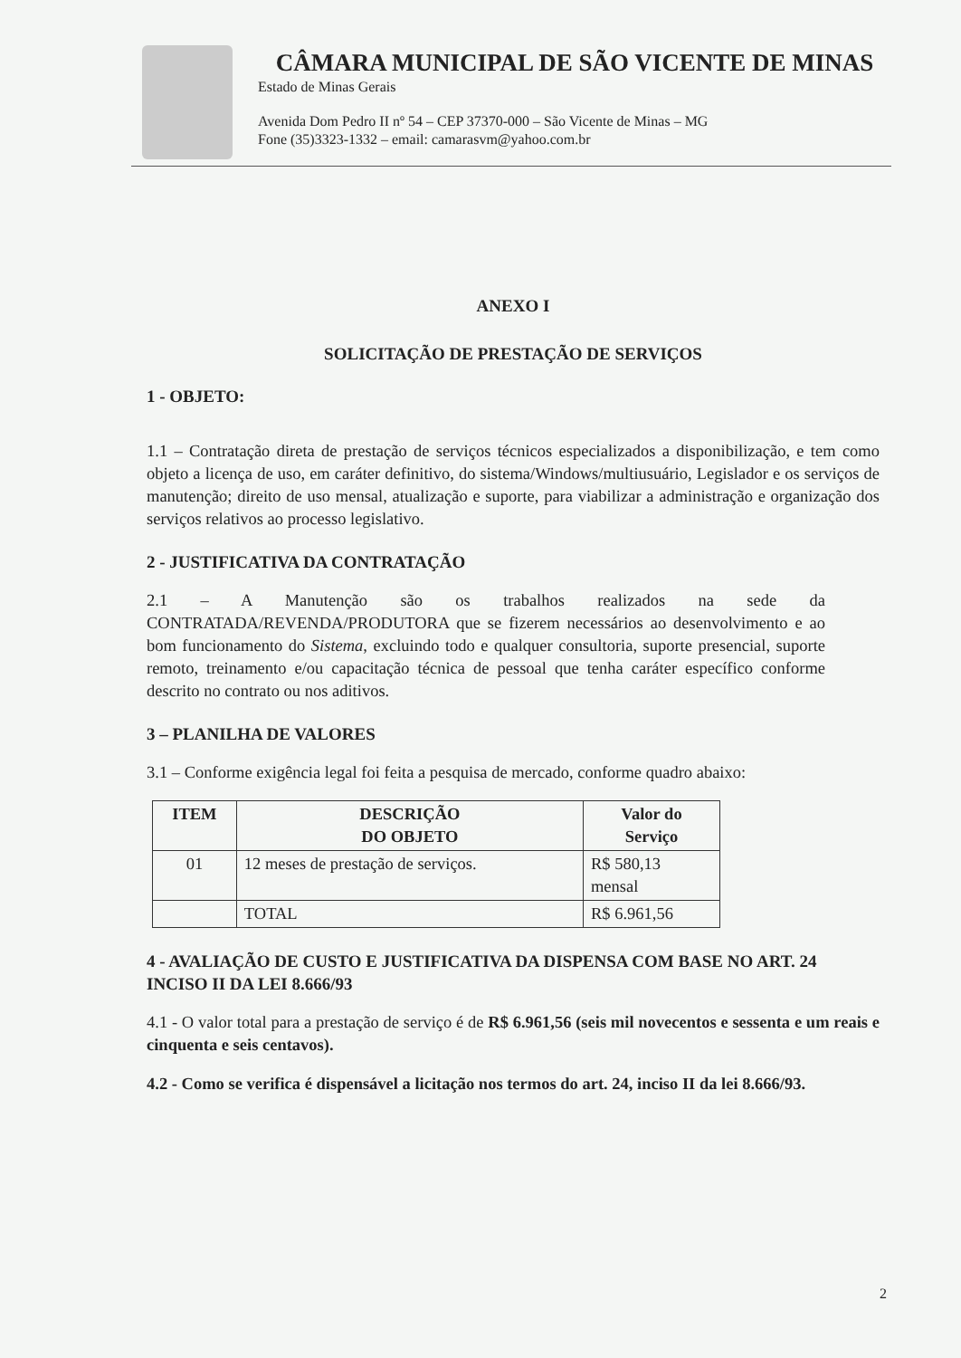CÂMARA MUNICIPAL DE SÃO VICENTE DE MINAS
Estado de Minas Gerais
Avenida Dom Pedro II nº 54 – CEP 37370-000 – São Vicente de Minas – MG
Fone (35)3323-1332 – email: camarasvm@yahoo.com.br
ANEXO I
SOLICITAÇÃO DE PRESTAÇÃO DE SERVIÇOS
1 - OBJETO:
1.1 – Contratação direta de prestação de serviços técnicos especializados a disponibilização, e tem como objeto a licença de uso, em caráter definitivo, do sistema/Windows/multiusuário, Legislador e os serviços de manutenção; direito de uso mensal, atualização e suporte, para viabilizar a administração e organização dos serviços relativos ao processo legislativo.
2 - JUSTIFICATIVA DA CONTRATAÇÃO
2.1 – A Manutenção são os trabalhos realizados na sede da CONTRATADA/REVENDA/PRODUTORA que se fizerem necessários ao desenvolvimento e ao bom funcionamento do Sistema, excluindo todo e qualquer consultoria, suporte presencial, suporte remoto, treinamento e/ou capacitação técnica de pessoal que tenha caráter específico conforme descrito no contrato ou nos aditivos.
3 – PLANILHA DE VALORES
3.1 – Conforme exigência legal foi feita a pesquisa de mercado, conforme quadro abaixo:
| ITEM | DESCRIÇÃO DO OBJETO | Valor do Serviço |
| --- | --- | --- |
| 01 | 12 meses de prestação de serviços. | R$ 580,13 mensal |
| | TOTAL | R$ 6.961,56 |
4 - AVALIAÇÃO DE CUSTO E JUSTIFICATIVA DA DISPENSA COM BASE NO ART. 24 INCISO II DA LEI 8.666/93
4.1 - O valor total para a prestação de serviço é de R$ 6.961,56 (seis mil novecentos e sessenta e um reais e cinquenta e seis centavos).
4.2 - Como se verifica é dispensável a licitação nos termos do art. 24, inciso II da lei 8.666/93.
2